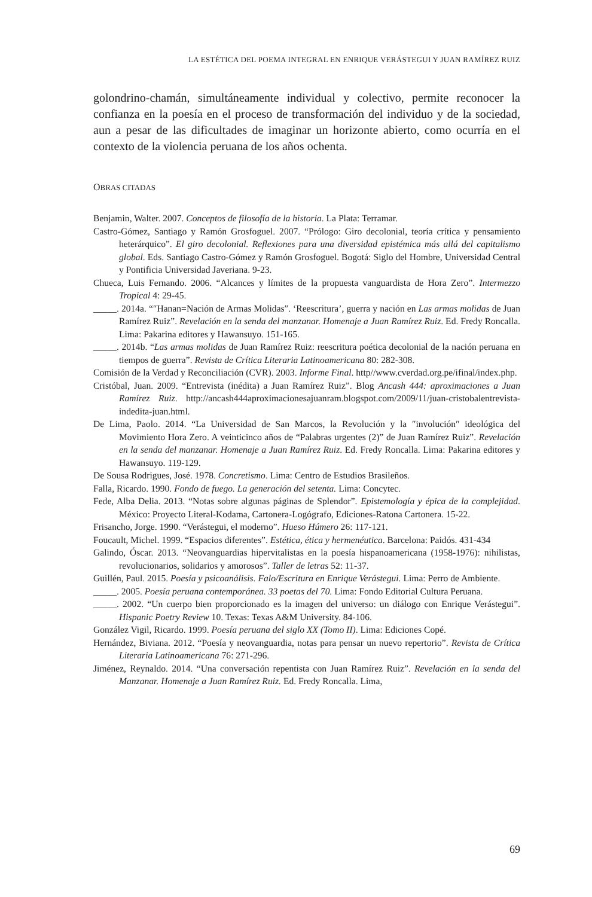LA ESTÉTICA DEL POEMA INTEGRAL EN ENRIQUE VERÁSTEGUI Y JUAN RAMÍREZ RUIZ
golondrino-chamán, simultáneamente individual y colectivo, permite reconocer la confianza en la poesía en el proceso de transformación del individuo y de la sociedad, aun a pesar de las dificultades de imaginar un horizonte abierto, como ocurría en el contexto de la violencia peruana de los años ochenta.
OBRAS CITADAS
Benjamin, Walter. 2007. Conceptos de filosofía de la historia. La Plata: Terramar.
Castro-Gómez, Santiago y Ramón Grosfoguel. 2007. “Prólogo: Giro decolonial, teoría crítica y pensamiento heterárquico”. El giro decolonial. Reflexiones para una diversidad epistémica más allá del capitalismo global. Eds. Santiago Castro-Gómez y Ramón Grosfoguel. Bogotá: Siglo del Hombre, Universidad Central y Pontificia Universidad Javeriana. 9-23.
Chueca, Luis Fernando. 2006. “Alcances y límites de la propuesta vanguardista de Hora Zero”. Intermezzo Tropical 4: 29-45.
_____. 2014a. “″Hanan=Nación de Armas Molidas″. ‘Reescritura’, guerra y nación en Las armas molidas de Juan Ramírez Ruiz”. Revelación en la senda del manzanar. Homenaje a Juan Ramírez Ruiz. Ed. Fredy Roncalla. Lima: Pakarina editores y Hawansuyo. 151-165.
_____. 2014b. “Las armas molidas de Juan Ramírez Ruiz: reescritura poética decolonial de la nación peruana en tiempos de guerra”. Revista de Crítica Literaria Latinoamericana 80: 282-308.
Comisión de la Verdad y Reconciliación (CVR). 2003. Informe Final. http//www.cverdad.org.pe/ifinal/index.php.
Cristóbal, Juan. 2009. “Entrevista (inédita) a Juan Ramírez Ruiz”. Blog Ancash 444: aproximaciones a Juan Ramírez Ruiz. http://ancash444aproximacionesajuanram.blogspot.com/2009/11/juan-cristobalentrevista-indedita-juan.html.
De Lima, Paolo. 2014. “La Universidad de San Marcos, la Revolución y la ″involución″ ideológica del Movimiento Hora Zero. A veinticinco años de “Palabras urgentes (2)” de Juan Ramírez Ruiz”. Revelación en la senda del manzanar. Homenaje a Juan Ramírez Ruiz. Ed. Fredy Roncalla. Lima: Pakarina editores y Hawansuyo. 119-129.
De Sousa Rodrigues, José. 1978. Concretismo. Lima: Centro de Estudios Brasileños.
Falla, Ricardo. 1990. Fondo de fuego. La generación del setenta. Lima: Concytec.
Fede, Alba Delia. 2013. “Notas sobre algunas páginas de Splendor”. Epistemología y épica de la complejidad. México: Proyecto Literal-Kodama, Cartonera-Logógrafo, Ediciones-Ratona Cartonera. 15-22.
Frisancho, Jorge. 1990. “Verástegui, el moderno”. Hueso Húmero 26: 117-121.
Foucault, Michel. 1999. “Espacios diferentes”. Estética, ética y hermenéutica. Barcelona: Paidós. 431-434
Galindo, Óscar. 2013. “Neovanguardias hipervitalistas en la poesía hispanoamericana (1958-1976): nihilistas, revolucionarios, solidarios y amorosos”. Taller de letras 52: 11-37.
Guillén, Paul. 2015. Poesía y psicoanálisis. Falo/Escritura en Enrique Verástegui. Lima: Perro de Ambiente.
_____. 2005. Poesía peruana contemporánea. 33 poetas del 70. Lima: Fondo Editorial Cultura Peruana.
_____. 2002. “Un cuerpo bien proporcionado es la imagen del universo: un diálogo con Enrique Verástegui”. Hispanic Poetry Review 10. Texas: Texas A&M University. 84-106.
González Vigil, Ricardo. 1999. Poesía peruana del siglo XX (Tomo II). Lima: Ediciones Copé.
Hernández, Biviana. 2012. “Poesía y neovanguardia, notas para pensar un nuevo repertorio”. Revista de Crítica Literaria Latinoamericana 76: 271-296.
Jiménez, Reynaldo. 2014. “Una conversación repentista con Juan Ramírez Ruiz”. Revelación en la senda del Manzanar. Homenaje a Juan Ramírez Ruiz. Ed. Fredy Roncalla. Lima,
69